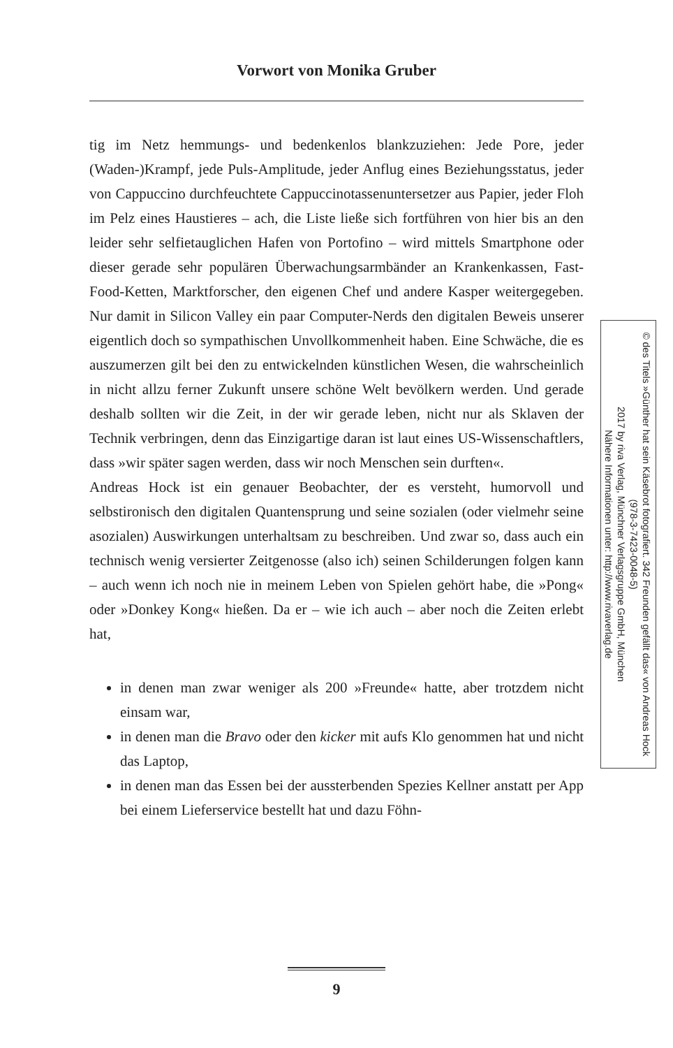Vorwort von Monika Gruber
tig im Netz hemmungs- und bedenkenlos blankzuziehen: Jede Pore, jeder (Waden-)Krampf, jede Puls-Amplitude, jeder Anflug eines Beziehungsstatus, jeder von Cappuccino durchfeuchtete Cappuccinotassenuntersetzer aus Papier, jeder Floh im Pelz eines Haustieres – ach, die Liste ließe sich fortführen von hier bis an den leider sehr selfietauglichen Hafen von Portofino – wird mittels Smartphone oder dieser gerade sehr populären Überwachungsarmbänder an Krankenkassen, Fast-Food-Ketten, Marktforscher, den eigenen Chef und andere Kasper weitergegeben. Nur damit in Silicon Valley ein paar Computer-Nerds den digitalen Beweis unserer eigentlich doch so sympathischen Unvollkommenheit haben. Eine Schwäche, die es auszumerzen gilt bei den zu entwickelnden künstlichen Wesen, die wahrscheinlich in nicht allzu ferner Zukunft unsere schöne Welt bevölkern werden. Und gerade deshalb sollten wir die Zeit, in der wir gerade leben, nicht nur als Sklaven der Technik verbringen, denn das Einzigartige daran ist laut eines US-Wissenschaftlers, dass »wir später sagen werden, dass wir noch Menschen sein durften«.
Andreas Hock ist ein genauer Beobachter, der es versteht, humorvoll und selbstironisch den digitalen Quantensprung und seine sozialen (oder vielmehr seine asozialen) Auswirkungen unterhaltsam zu beschreiben. Und zwar so, dass auch ein technisch wenig versierter Zeitgenosse (also ich) seinen Schilderungen folgen kann – auch wenn ich noch nie in meinem Leben von Spielen gehört habe, die »Pong« oder »Donkey Kong« hießen. Da er – wie ich auch – aber noch die Zeiten erlebt hat,
in denen man zwar weniger als 200 »Freunde« hatte, aber trotzdem nicht einsam war,
in denen man die Bravo oder den kicker mit aufs Klo genommen hat und nicht das Laptop,
in denen man das Essen bei der aussterbenden Spezies Kellner anstatt per App bei einem Lieferservice bestellt hat und dazu Föhn-
© des Titels »Günther hat sein Käsebrot fotografiert. 342 Freunden gefällt das« von Andreas Hock (978-3-7423-0048-5)
2017 by riva Verlag, Münchner Verlagsgruppe GmbH, München
Nähere Informationen unter: http://www.rivaverlag.de
9